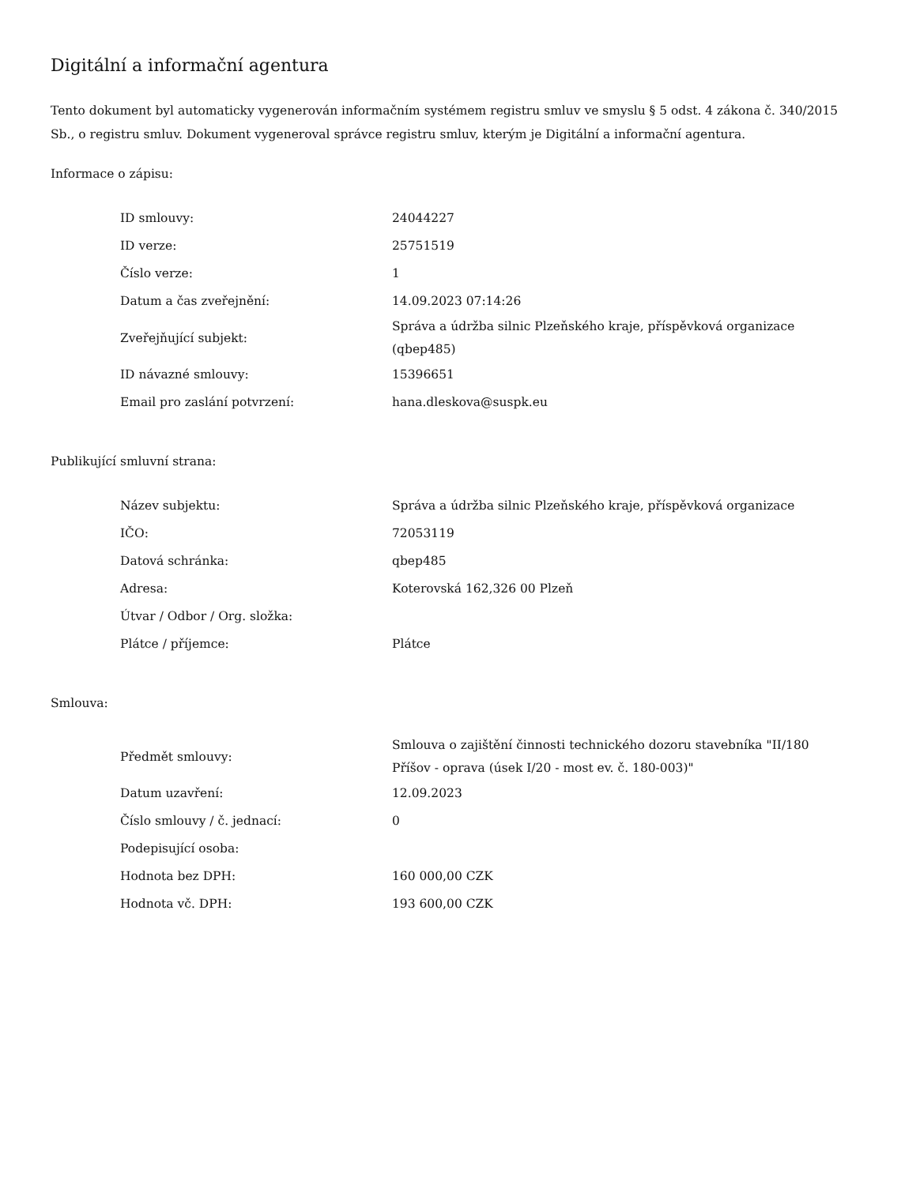Digitální a informační agentura
Tento dokument byl automaticky vygenerován informačním systémem registru smluv ve smyslu § 5 odst. 4 zákona č. 340/2015 Sb., o registru smluv. Dokument vygeneroval správce registru smluv, kterým je Digitální a informační agentura.
Informace o zápisu:
| ID smlouvy: | 24044227 |
| ID verze: | 25751519 |
| Číslo verze: | 1 |
| Datum a čas zveřejnění: | 14.09.2023 07:14:26 |
| Zveřejňující subjekt: | Správa a údržba silnic Plzeňského kraje, příspěvková organizace (qbep485) |
| ID návazné smlouvy: | 15396651 |
| Email pro zaslání potvrzení: | hana.dleskova@suspk.eu |
Publikující smluvní strana:
| Název subjektu: | Správa a údržba silnic Plzeňského kraje, příspěvková organizace |
| IČO: | 72053119 |
| Datová schránka: | qbep485 |
| Adresa: | Koterovská 162,326 00 Plzeň |
| Útvar / Odbor / Org. složka: | |
| Plátce / příjemce: | Plátce |
Smlouva:
| Předmět smlouvy: | Smlouva o zajištění činnosti technického dozoru stavebníka "II/180 Příšov - oprava (úsek I/20 - most ev. č. 180-003)" |
| Datum uzavření: | 12.09.2023 |
| Číslo smlouvy / č. jednací: | 0 |
| Podepisující osoba: | |
| Hodnota bez DPH: | 160 000,00 CZK |
| Hodnota vč. DPH: | 193 600,00 CZK |